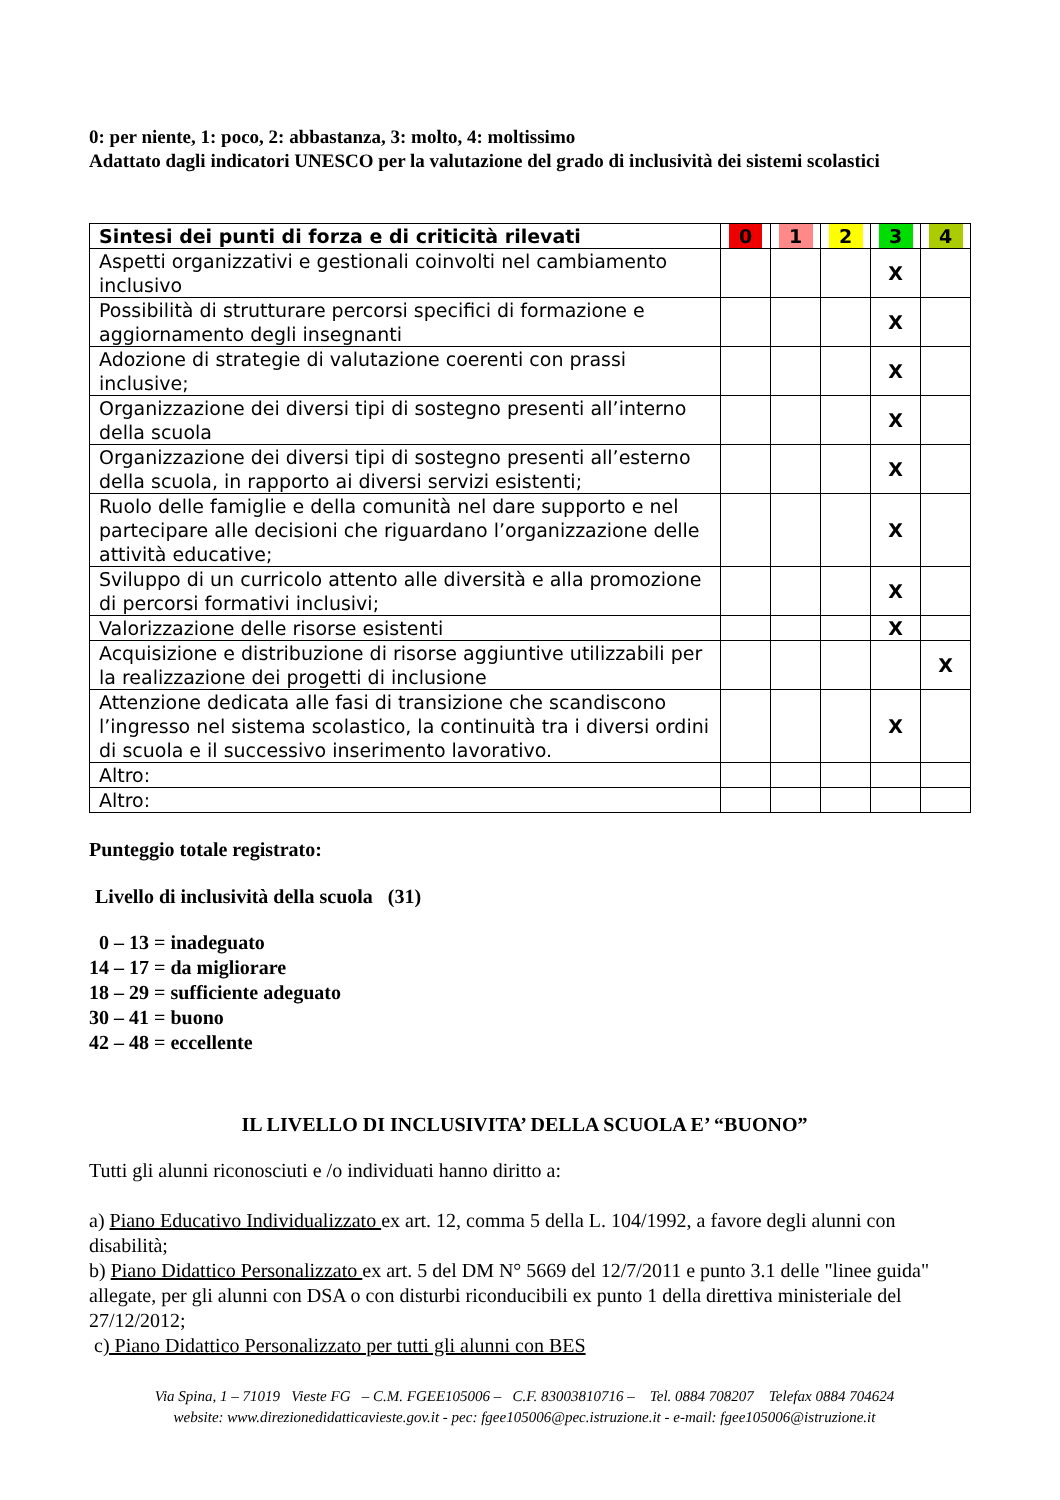0: per niente, 1: poco, 2: abbastanza, 3: molto, 4: moltissimo
Adattato dagli indicatori UNESCO per la valutazione del grado di inclusività dei sistemi scolastici
| Sintesi dei punti di forza e di criticità rilevati | 0 | 1 | 2 | 3 | 4 |
| --- | --- | --- | --- | --- | --- |
| Aspetti organizzativi e gestionali coinvolti nel cambiamento inclusivo | | | | X | |
| Possibilità di strutturare percorsi specifici di formazione e aggiornamento degli insegnanti | | | | X | |
| Adozione di strategie di valutazione coerenti con prassi inclusive; | | | | X | |
| Organizzazione dei diversi tipi di sostegno presenti all’interno della scuola | | | | X | |
| Organizzazione dei diversi tipi di sostegno presenti all’esterno della scuola, in rapporto ai diversi servizi esistenti; | | | | X | |
| Ruolo delle famiglie e della comunità nel dare supporto e nel partecipare alle decisioni che riguardano l’organizzazione delle attività educative; | | | | X | |
| Sviluppo di un curricolo attento alle diversità e alla promozione di percorsi formativi inclusivi; | | | | X | |
| Valorizzazione delle risorse esistenti | | | | X | |
| Acquisizione e distribuzione di risorse aggiuntive utilizzabili per la realizzazione dei progetti di inclusione | | | | | X |
| Attenzione dedicata alle fasi di transizione che scandiscono l’ingresso nel sistema scolastico, la continuità tra i diversi ordini di scuola e il successivo inserimento lavorativo. | | | | X | |
| Altro: | | | | | |
| Altro: | | | | | |
Punteggio totale registrato:
Livello di inclusività della scuola (31)
0 – 13 = inadeguato
14 – 17 = da migliorare
18 – 29 = sufficiente adeguato
30 – 41 = buono
42 – 48 = eccellente
IL LIVELLO DI INCLUSIVITA’ DELLA SCUOLA E’ “BUONO”
Tutti gli alunni riconosciuti e /o individuati hanno diritto a:
a) Piano Educativo Individualizzato ex art. 12, comma 5 della L. 104/1992, a favore degli alunni con disabilità;
b) Piano Didattico Personalizzato ex art. 5 del DM N° 5669 del 12/7/2011 e punto 3.1 delle "linee guida" allegate, per gli alunni con DSA o con disturbi riconducibili ex punto 1 della direttiva ministeriale del 27/12/2012;
c) Piano Didattico Personalizzato per tutti gli alunni con BES
Via Spina, 1 – 71019 Vieste FG – C.M. FGEE105006 – C.F. 83003810716 – Tel. 0884 708207 Telefax 0884 704624
website: www.direzionedidatticavieste.gov.it - pec: fgee105006@pec.istruzione.it - e-mail: fgee105006@istruzione.it